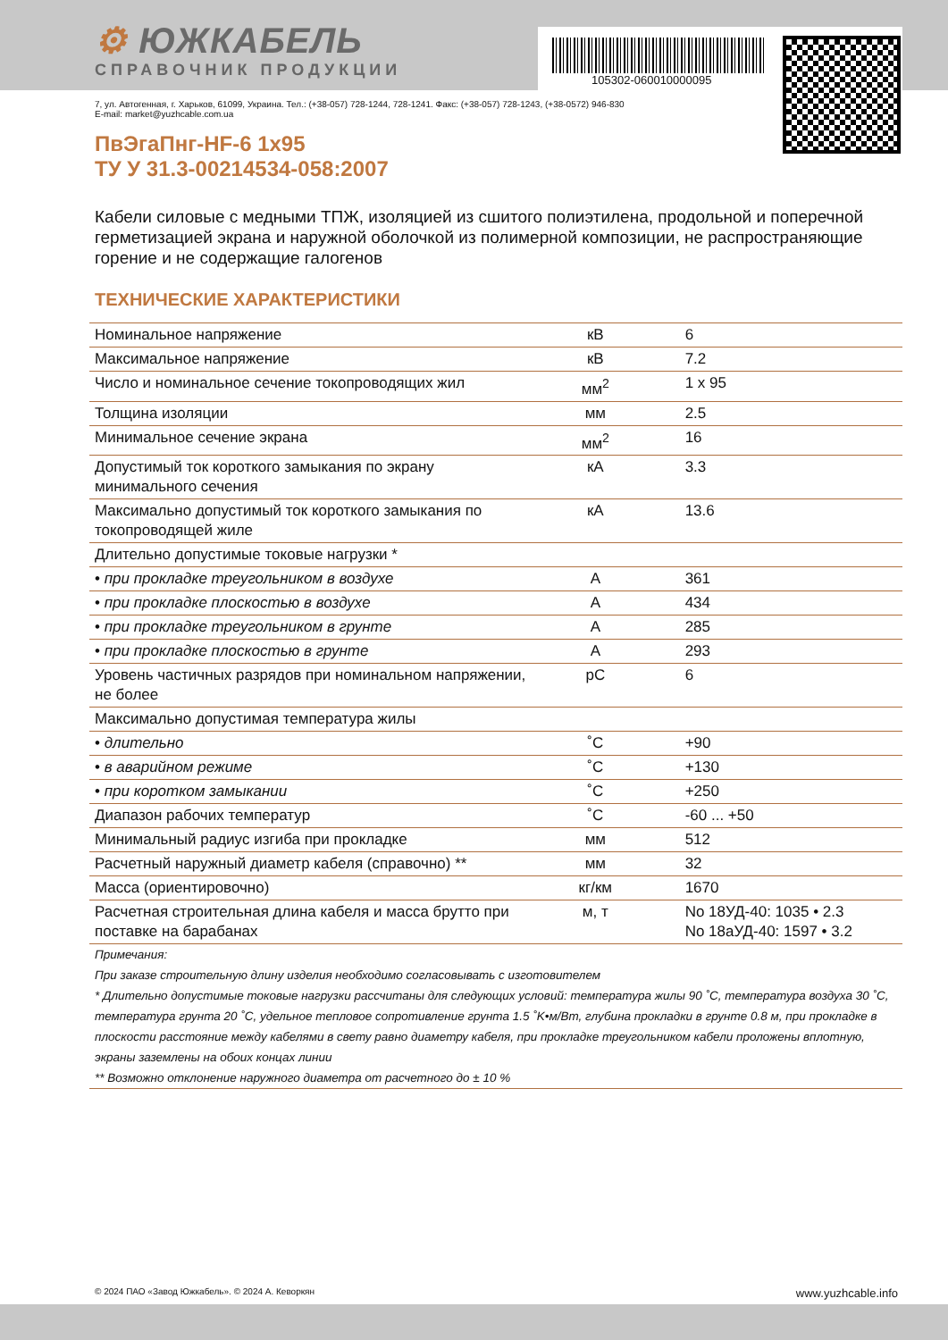⚙ ЮЖКАБЕЛЬ
СПРАВОЧНИК ПРОДУКЦИИ
105302-060010000095
7, ул. Автогенная, г. Харьков, 61099, Украина. Тел.: (+38-057) 728-1244, 728-1241. Факс: (+38-057) 728-1243, (+38-0572) 946-830
E-mail: market@yuzhcable.com.ua
ПвЭгаПнг-HF-6 1x95
ТУ У 31.3-00214534-058:2007
Кабели силовые с медными ТПЖ, изоляцией из сшитого полиэтилена, продольной и поперечной герметизацией экрана и наружной оболочкой из полимерной композиции, не распространяющие горение и не содержащие галогенов
ТЕХНИЧЕСКИЕ ХАРАКТЕРИСТИКИ
| Номинальное напряжение | кВ | 6 |
| Максимальное напряжение | кВ | 7.2 |
| Число и номинальное сечение токопроводящих жил | мм<sup>2</sup> | 1 x 95 |
| Толщина изоляции | мм | 2.5 |
| Минимальное сечение экрана | мм<sup>2</sup> | 16 |
| Допустимый ток короткого замыкания по экрану минимального сечения | кА | 3.3 |
| Максимально допустимый ток короткого замыкания по токопроводящей жиле | кА | 13.6 |
| Длительно допустимые токовые нагрузки * | | |
| • при прокладке треугольником в воздухе | А | 361 |
| • при прокладке плоскостью в воздухе | А | 434 |
| • при прокладке треугольником в грунте | А | 285 |
| • при прокладке плоскостью в грунте | А | 293 |
| Уровень частичных разрядов при номинальном напряжении, не более | pC | 6 |
| Максимально допустимая температура жилы | | |
| • длительно | ˚C | +90 |
| • в аварийном режиме | ˚C | +130 |
| • при коротком замыкании | ˚C | +250 |
| Диапазон рабочих температур | ˚C | -60 ... +50 |
| Минимальный радиус изгиба при прокладке | мм | 512 |
| Расчетный наружный диаметр кабеля (справочно) ** | мм | 32 |
| Масса (ориентировочно) | кг/км | 1670 |
| Расчетная строительная длина кабеля и масса брутто при поставке на барабанах | м, т | No 18УД-40: 1035 • 2.3 No 18аУД-40: 1597 • 3.2 |
Примечания:
При заказе строительную длину изделия необходимо согласовывать с изготовителем
* Длительно допустимые токовые нагрузки рассчитаны для следующих условий: температура жилы 90 ˚C, температура воздуха 30 ˚C, температура грунта 20 ˚C, удельное тепловое сопротивление грунта 1.5 ˚K•м/Вт, глубина прокладки в грунте 0.8 м, при прокладке в плоскости расстояние между кабелями в свету равно диаметру кабеля, при прокладке треугольником кабели проложены вплотную, экраны заземлены на обоих концах линии
** Возможно отклонение наружного диаметра от расчетного до ± 10 %
© 2024 ПАО «Завод Южкабель». © 2024 А. Кеворкян www.yuzhcable.info